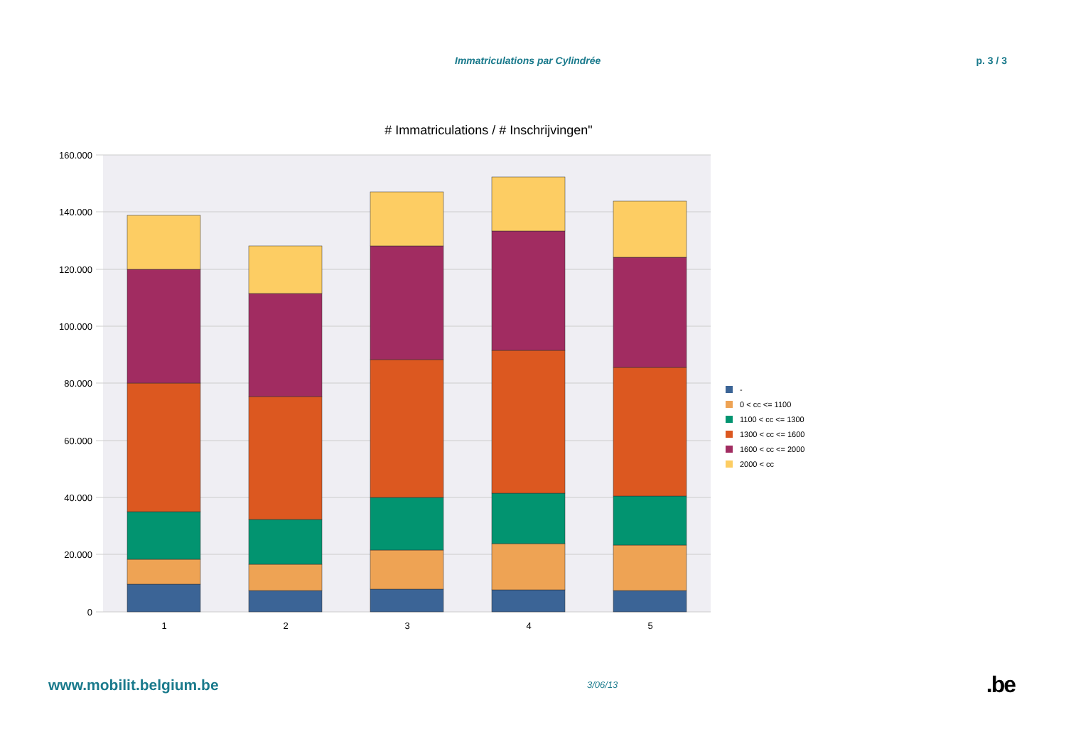Immatriculations par Cylindrée p. 3 / 3
# Immatriculations / # Inschrijvingen"
160.000
140.000
120.000
100.000
80.000
60.000
40.000
20.000
0
1
2
3
4
5
-
0 < cc <= 1100
1100 < cc <= 1300
1300 < cc <= 1600
1600 < cc <= 2000
2000 < cc
www.mobilit.belgium.be 3/06/13.be